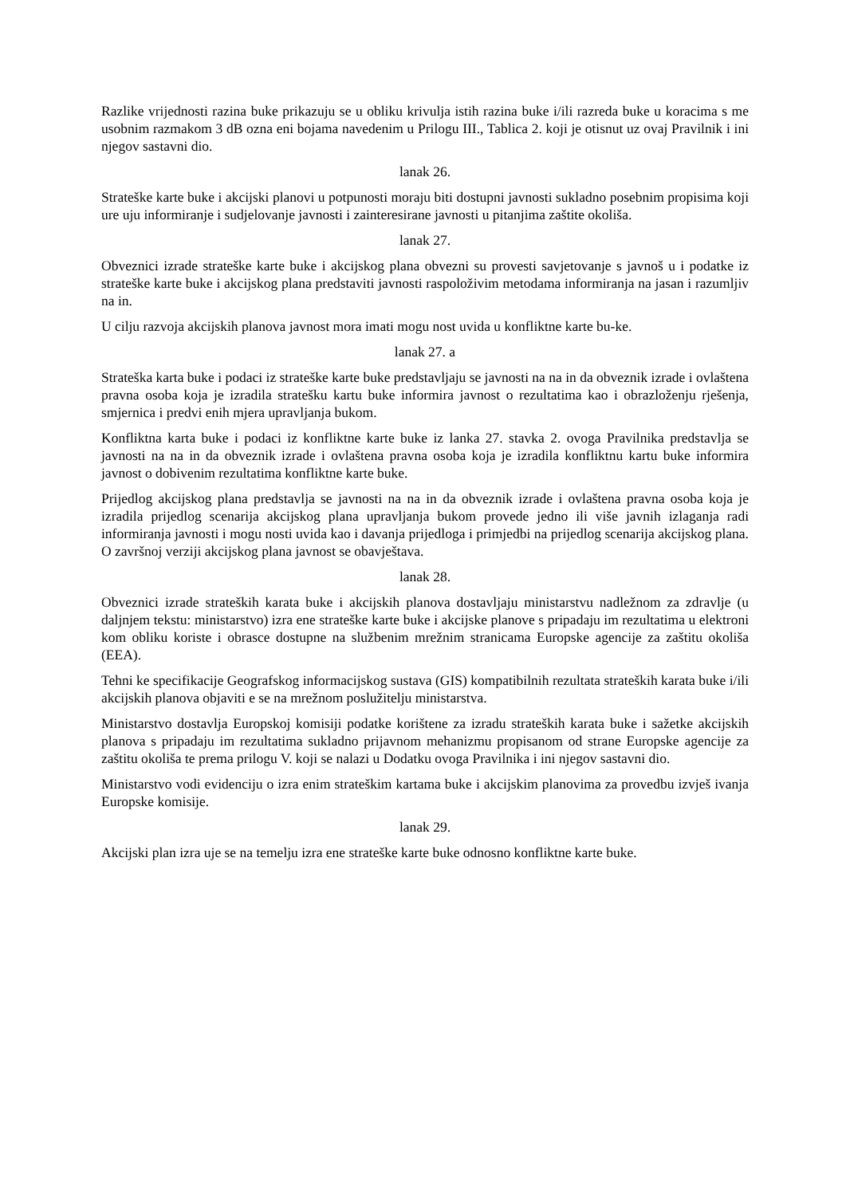Razlike vrijednosti razina buke prikazuju se u obliku krivulja istih razina buke i/ili razreda buke u koracima s me usobnim razmakom 3 dB ozna eni bojama navedenim u Prilogu III., Tablica 2. koji je otisnut uz ovaj Pravilnik i ini njegov sastavni dio.
lanak 26.
Strateške karte buke i akcijski planovi u potpunosti moraju biti dostupni javnosti sukladno posebnim propisima koji ure uju informiranje i sudjelovanje javnosti i zainteresirane javnosti u pitanjima zaštite okoliša.
lanak 27.
Obveznici izrade strateške karte buke i akcijskog plana obvezni su provesti savjetovanje s javnoš u i podatke iz strateške karte buke i akcijskog plana predstaviti javnosti raspoloživim metodama informiranja na jasan i razumljiv na in.
U cilju razvoja akcijskih planova javnost mora imati mogu nost uvida u konfliktne karte bu-ke.
lanak 27. a
Strateška karta buke i podaci iz strateške karte buke predstavljaju se javnosti na na in da obveznik izrade i ovlaštena pravna osoba koja je izradila stratešku kartu buke informira javnost o rezultatima kao i obrazloženju rješenja, smjernica i predvi enih mjera upravljanja bukom.
Konfliktna karta buke i podaci iz konfliktne karte buke iz lanka 27. stavka 2. ovoga Pravilnika predstavlja se javnosti na na in da obveznik izrade i ovlaštena pravna osoba koja je izradila konfliktnu kartu buke informira javnost o dobivenim rezultatima konfliktne karte buke.
Prijedlog akcijskog plana predstavlja se javnosti na na in da obveznik izrade i ovlaštena pravna osoba koja je izradila prijedlog scenarija akcijskog plana upravljanja bukom provede jedno ili više javnih izlaganja radi informiranja javnosti i mogu nosti uvida kao i davanja prijedloga i primjedbi na prijedlog scenarija akcijskog plana. O završnoj verziji akcijskog plana javnost se obavještava.
lanak 28.
Obveznici izrade strateških karata buke i akcijskih planova dostavljaju ministarstvu nadležnom za zdravlje (u daljnjem tekstu: ministarstvo) izra ene strateške karte buke i akcijske planove s pripadaju im rezultatima u elektroni kom obliku koriste i obrasce dostupne na službenim mrežnim stranicama Europske agencije za zaštitu okoliša (EEA).
Tehni ke specifikacije Geografskog informacijskog sustava (GIS) kompatibilnih rezultata strateških karata buke i/ili akcijskih planova objaviti e se na mrežnom poslužitelju ministarstva.
Ministarstvo dostavlja Europskoj komisiji podatke korištene za izradu strateških karata buke i sažetke akcijskih planova s pripadaju im rezultatima sukladno prijavnom mehanizmu propisanom od strane Europske agencije za zaštitu okoliša te prema prilogu V. koji se nalazi u Dodatku ovoga Pravilnika i ini njegov sastavni dio.
Ministarstvo vodi evidenciju o izra enim strateškim kartama buke i akcijskim planovima za provedbu izvješ ivanja Europske komisije.
lanak 29.
Akcijski plan izra uje se na temelju izra ene strateške karte buke odnosno konfliktne karte buke.